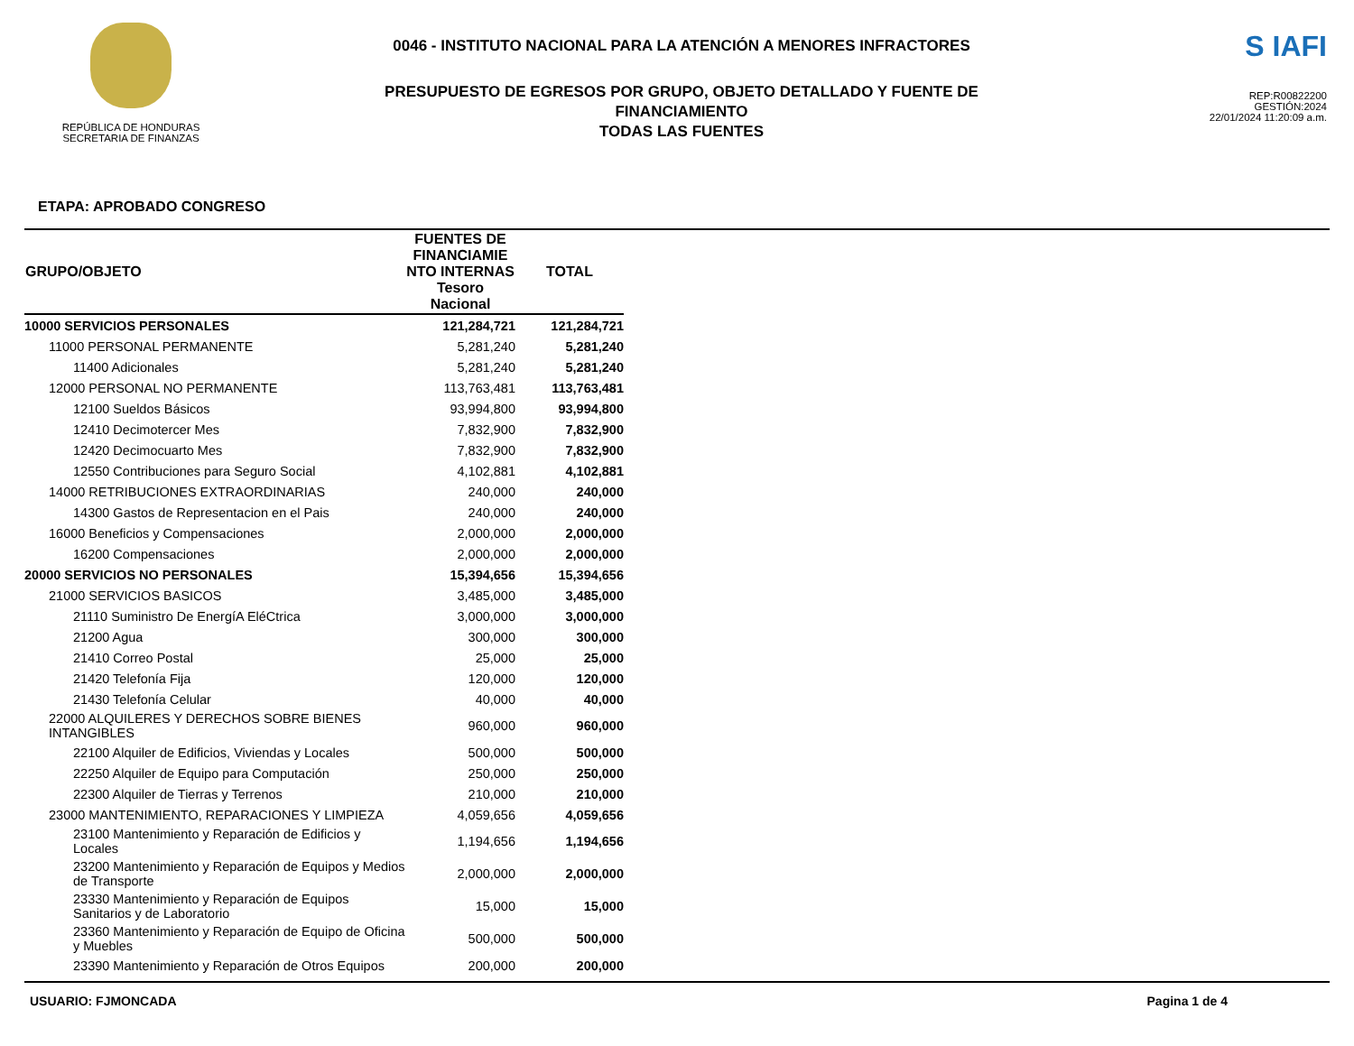REPÚBLICA DE HONDURAS
SECRETARIA DE FINANZAS
0046 - INSTITUTO NACIONAL PARA LA ATENCIÓN A MENORES INFRACTORES
PRESUPUESTO DE EGRESOS POR GRUPO, OBJETO DETALLADO Y FUENTE DE
FINANCIAMIENTO
TODAS LAS FUENTES
S IAFI
REP:R00822200
GESTIÓN:2024
22/01/2024 11:20:09 a.m.
ETAPA: APROBADO CONGRESO
| GRUPO/OBJETO | FUENTES DE FINANCIAMIE NTO INTERNAS Tesoro Nacional | TOTAL |
| --- | --- | --- |
| 10000 SERVICIOS PERSONALES | 121,284,721 | 121,284,721 |
| 11000 PERSONAL PERMANENTE | 5,281,240 | 5,281,240 |
| 11400 Adicionales | 5,281,240 | 5,281,240 |
| 12000 PERSONAL NO PERMANENTE | 113,763,481 | 113,763,481 |
| 12100 Sueldos Básicos | 93,994,800 | 93,994,800 |
| 12410 Decimotercer Mes | 7,832,900 | 7,832,900 |
| 12420 Decimocuarto Mes | 7,832,900 | 7,832,900 |
| 12550 Contribuciones para Seguro Social | 4,102,881 | 4,102,881 |
| 14000 RETRIBUCIONES EXTRAORDINARIAS | 240,000 | 240,000 |
| 14300 Gastos de Representacion en el Pais | 240,000 | 240,000 |
| 16000 Beneficios y Compensaciones | 2,000,000 | 2,000,000 |
| 16200 Compensaciones | 2,000,000 | 2,000,000 |
| 20000 SERVICIOS NO PERSONALES | 15,394,656 | 15,394,656 |
| 21000 SERVICIOS BASICOS | 3,485,000 | 3,485,000 |
| 21110 Suministro De EnergíA EléCtrica | 3,000,000 | 3,000,000 |
| 21200 Agua | 300,000 | 300,000 |
| 21410 Correo Postal | 25,000 | 25,000 |
| 21420 Telefonía Fija | 120,000 | 120,000 |
| 21430 Telefonía Celular | 40,000 | 40,000 |
| 22000 ALQUILERES Y DERECHOS SOBRE BIENES INTANGIBLES | 960,000 | 960,000 |
| 22100 Alquiler de Edificios, Viviendas y Locales | 500,000 | 500,000 |
| 22250 Alquiler de Equipo para Computación | 250,000 | 250,000 |
| 22300 Alquiler de Tierras y Terrenos | 210,000 | 210,000 |
| 23000 MANTENIMIENTO, REPARACIONES Y LIMPIEZA | 4,059,656 | 4,059,656 |
| 23100 Mantenimiento y Reparación de Edificios y Locales | 1,194,656 | 1,194,656 |
| 23200 Mantenimiento y Reparación de Equipos y Medios de Transporte | 2,000,000 | 2,000,000 |
| 23330 Mantenimiento y Reparación de Equipos Sanitarios y de Laboratorio | 15,000 | 15,000 |
| 23360 Mantenimiento y Reparación de Equipo de Oficina y Muebles | 500,000 | 500,000 |
| 23390 Mantenimiento y Reparación de Otros Equipos | 200,000 | 200,000 |
USUARIO: FJMONCADA Pagina 1 de 4